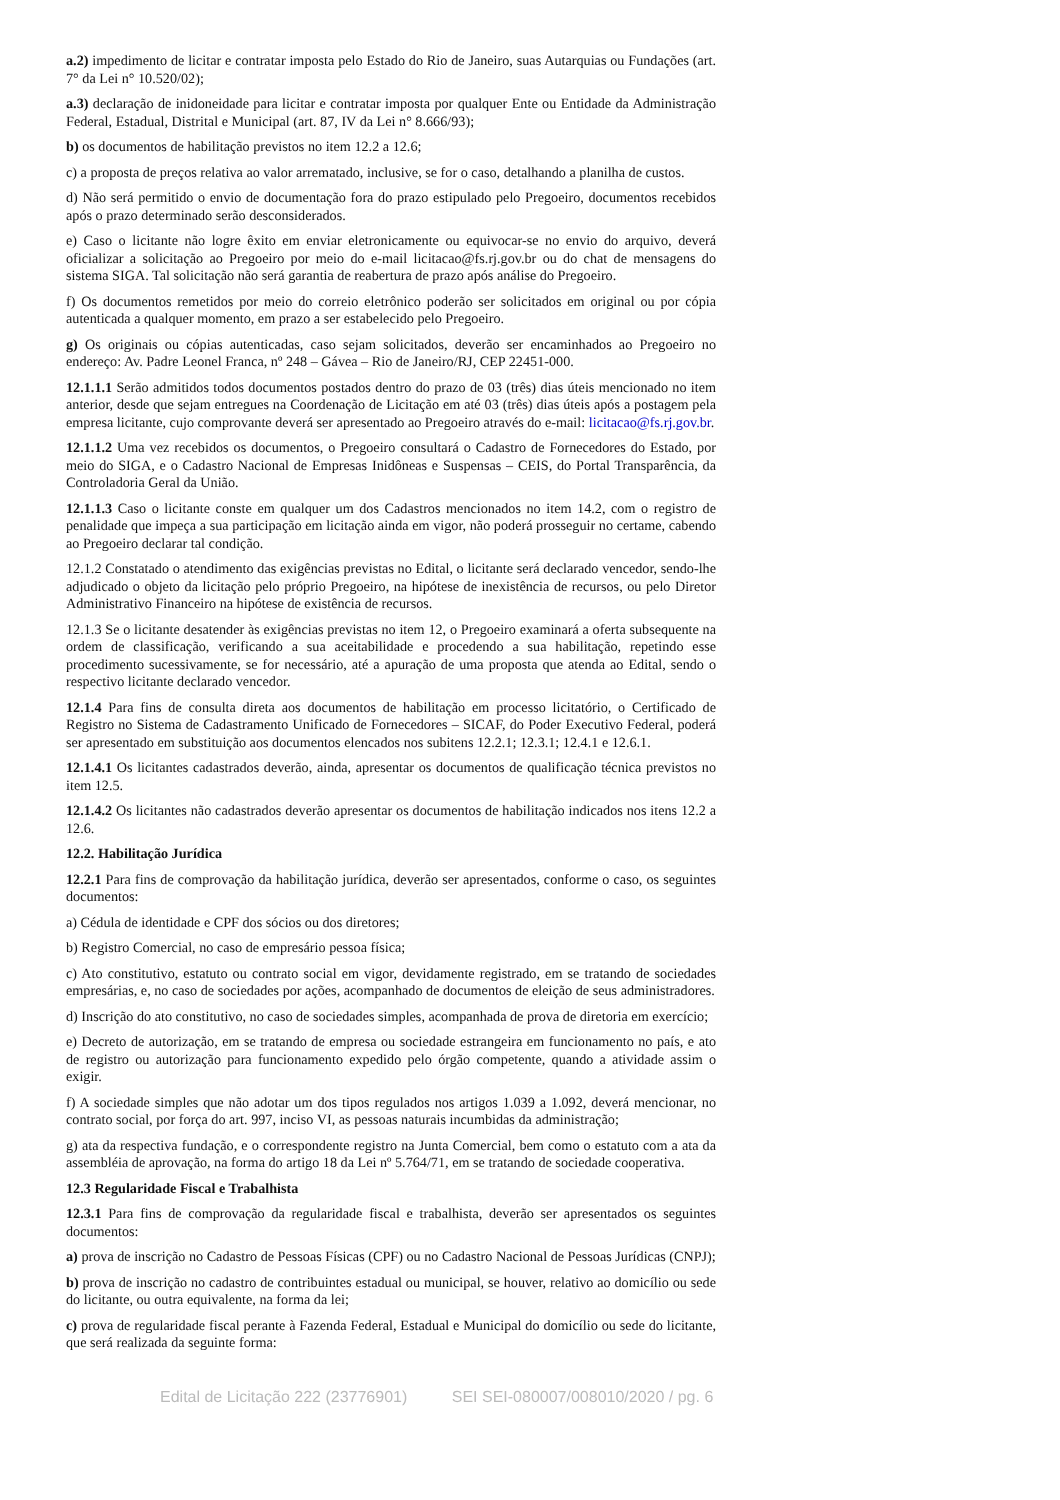a.2) impedimento de licitar e contratar imposta pelo Estado do Rio de Janeiro, suas Autarquias ou Fundações (art. 7° da Lei n° 10.520/02);
a.3) declaração de inidoneidade para licitar e contratar imposta por qualquer Ente ou Entidade da Administração Federal, Estadual, Distrital e Municipal (art. 87, IV da Lei n° 8.666/93);
b) os documentos de habilitação previstos no item 12.2 a 12.6;
c) a proposta de preços relativa ao valor arrematado, inclusive, se for o caso, detalhando a planilha de custos.
d) Não será permitido o envio de documentação fora do prazo estipulado pelo Pregoeiro, documentos recebidos após o prazo determinado serão desconsiderados.
e) Caso o licitante não logre êxito em enviar eletronicamente ou equivocar-se no envio do arquivo, deverá oficializar a solicitação ao Pregoeiro por meio do e-mail licitacao@fs.rj.gov.br ou do chat de mensagens do sistema SIGA. Tal solicitação não será garantia de reabertura de prazo após análise do Pregoeiro.
f) Os documentos remetidos por meio do correio eletrônico poderão ser solicitados em original ou por cópia autenticada a qualquer momento, em prazo a ser estabelecido pelo Pregoeiro.
g) Os originais ou cópias autenticadas, caso sejam solicitados, deverão ser encaminhados ao Pregoeiro no endereço: Av. Padre Leonel Franca, nº 248 – Gávea – Rio de Janeiro/RJ, CEP 22451-000.
12.1.1.1 Serão admitidos todos documentos postados dentro do prazo de 03 (três) dias úteis mencionado no item anterior, desde que sejam entregues na Coordenação de Licitação em até 03 (três) dias úteis após a postagem pela empresa licitante, cujo comprovante deverá ser apresentado ao Pregoeiro através do e-mail: licitacao@fs.rj.gov.br.
12.1.1.2 Uma vez recebidos os documentos, o Pregoeiro consultará o Cadastro de Fornecedores do Estado, por meio do SIGA, e o Cadastro Nacional de Empresas Inidôneas e Suspensas – CEIS, do Portal Transparência, da Controladoria Geral da União.
12.1.1.3 Caso o licitante conste em qualquer um dos Cadastros mencionados no item 14.2, com o registro de penalidade que impeça a sua participação em licitação ainda em vigor, não poderá prosseguir no certame, cabendo ao Pregoeiro declarar tal condição.
12.1.2 Constatado o atendimento das exigências previstas no Edital, o licitante será declarado vencedor, sendo-lhe adjudicado o objeto da licitação pelo próprio Pregoeiro, na hipótese de inexistência de recursos, ou pelo Diretor Administrativo Financeiro na hipótese de existência de recursos.
12.1.3 Se o licitante desatender às exigências previstas no item 12, o Pregoeiro examinará a oferta subsequente na ordem de classificação, verificando a sua aceitabilidade e procedendo a sua habilitação, repetindo esse procedimento sucessivamente, se for necessário, até a apuração de uma proposta que atenda ao Edital, sendo o respectivo licitante declarado vencedor.
12.1.4 Para fins de consulta direta aos documentos de habilitação em processo licitatório, o Certificado de Registro no Sistema de Cadastramento Unificado de Fornecedores – SICAF, do Poder Executivo Federal, poderá ser apresentado em substituição aos documentos elencados nos subitens 12.2.1; 12.3.1; 12.4.1 e 12.6.1.
12.1.4.1 Os licitantes cadastrados deverão, ainda, apresentar os documentos de qualificação técnica previstos no item 12.5.
12.1.4.2 Os licitantes não cadastrados deverão apresentar os documentos de habilitação indicados nos itens 12.2 a 12.6.
12.2. Habilitação Jurídica
12.2.1 Para fins de comprovação da habilitação jurídica, deverão ser apresentados, conforme o caso, os seguintes documentos:
a) Cédula de identidade e CPF dos sócios ou dos diretores;
b) Registro Comercial, no caso de empresário pessoa física;
c) Ato constitutivo, estatuto ou contrato social em vigor, devidamente registrado, em se tratando de sociedades empresárias, e, no caso de sociedades por ações, acompanhado de documentos de eleição de seus administradores.
d) Inscrição do ato constitutivo, no caso de sociedades simples, acompanhada de prova de diretoria em exercício;
e) Decreto de autorização, em se tratando de empresa ou sociedade estrangeira em funcionamento no país, e ato de registro ou autorização para funcionamento expedido pelo órgão competente, quando a atividade assim o exigir.
f) A sociedade simples que não adotar um dos tipos regulados nos artigos 1.039 a 1.092, deverá mencionar, no contrato social, por força do art. 997, inciso VI, as pessoas naturais incumbidas da administração;
g) ata da respectiva fundação, e o correspondente registro na Junta Comercial, bem como o estatuto com a ata da assembléia de aprovação, na forma do artigo 18 da Lei nº 5.764/71, em se tratando de sociedade cooperativa.
12.3 Regularidade Fiscal e Trabalhista
12.3.1 Para fins de comprovação da regularidade fiscal e trabalhista, deverão ser apresentados os seguintes documentos:
a) prova de inscrição no Cadastro de Pessoas Físicas (CPF) ou no Cadastro Nacional de Pessoas Jurídicas (CNPJ);
b) prova de inscrição no cadastro de contribuintes estadual ou municipal, se houver, relativo ao domicílio ou sede do licitante, ou outra equivalente, na forma da lei;
c) prova de regularidade fiscal perante à Fazenda Federal, Estadual e Municipal do domicílio ou sede do licitante, que será realizada da seguinte forma:
Edital de Licitação 222 (23776901) SEI SEI-080007/008010/2020 / pg. 6